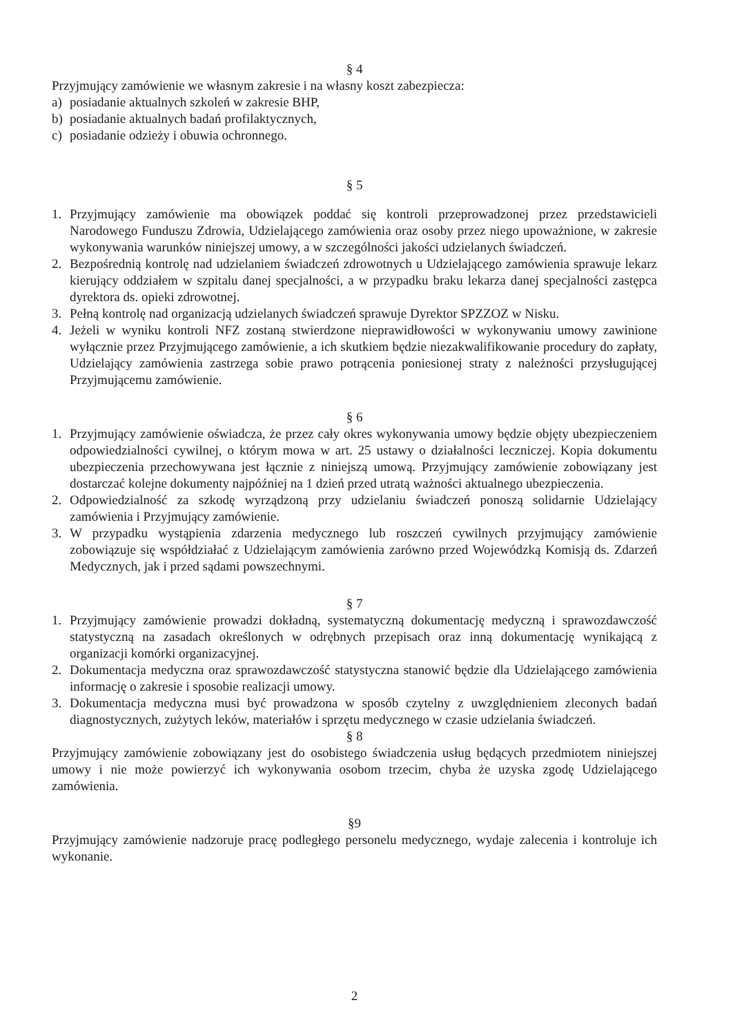§ 4
Przyjmujący zamówienie we własnym zakresie i na własny koszt zabezpiecza:
a) posiadanie aktualnych szkoleń w zakresie BHP,
b) posiadanie aktualnych badań profilaktycznych,
c) posiadanie odzieży i obuwia ochronnego.
§ 5
1. Przyjmujący zamówienie ma obowiązek poddać się kontroli przeprowadzonej przez przedstawicieli Narodowego Funduszu Zdrowia, Udzielającego zamówienia oraz osoby przez niego upoważnione, w zakresie wykonywania warunków niniejszej umowy, a w szczególności jakości udzielanych świadczeń.
2. Bezpośrednią kontrolę nad udzielaniem świadczeń zdrowotnych u Udzielającego zamówienia sprawuje lekarz kierujący oddziałem w szpitalu danej specjalności, a w przypadku braku lekarza danej specjalności zastępca dyrektora ds. opieki zdrowotnej.
3. Pełną kontrolę nad organizacją udzielanych świadczeń sprawuje Dyrektor SPZZOZ w Nisku.
4. Jeżeli w wyniku kontroli NFZ zostaną stwierdzone nieprawidłowości w wykonywaniu umowy zawinione wyłącznie przez Przyjmującego zamówienie, a ich skutkiem będzie niezakwalifikowanie procedury do zapłaty, Udzielający zamówienia zastrzega sobie prawo potrącenia poniesionej straty z należności przysługującej Przyjmującemu zamówienie.
§ 6
1. Przyjmujący zamówienie oświadcza, że przez cały okres wykonywania umowy będzie objęty ubezpieczeniem odpowiedzialności cywilnej, o którym mowa w art. 25 ustawy o działalności leczniczej. Kopia dokumentu ubezpieczenia przechowywana jest łącznie z niniejszą umową. Przyjmujący zamówienie zobowiązany jest dostarczać kolejne dokumenty najpóźniej na 1 dzień przed utratą ważności aktualnego ubezpieczenia.
2. Odpowiedzialność za szkodę wyrządzoną przy udzielaniu świadczeń ponoszą solidarnie Udzielający zamówienia i Przyjmujący zamówienie.
3. W przypadku wystąpienia zdarzenia medycznego lub roszczeń cywilnych przyjmujący zamówienie zobowiązuje się współdziałać z Udzielającym zamówienia zarówno przed Wojewódzką Komisją ds. Zdarzeń Medycznych, jak i przed sądami powszechnymi.
§ 7
1. Przyjmujący zamówienie prowadzi dokładną, systematyczną dokumentację medyczną i sprawozdawczość statystyczną na zasadach określonych w odrębnych przepisach oraz inną dokumentację wynikającą z organizacji komórki organizacyjnej.
2. Dokumentacja medyczna oraz sprawozdawczość statystyczna stanowić będzie dla Udzielającego zamówienia informację o zakresie i sposobie realizacji umowy.
3. Dokumentacja medyczna musi być prowadzona w sposób czytelny z uwzględnieniem zleconych badań diagnostycznych, zużytych leków, materiałów i sprzętu medycznego w czasie udzielania świadczeń.
§ 8
Przyjmujący zamówienie zobowiązany jest do osobistego świadczenia usług będących przedmiotem niniejszej umowy i nie może powierzyć ich wykonywania osobom trzecim, chyba że uzyska zgodę Udzielającego zamówienia.
§9
Przyjmujący zamówienie nadzoruje pracę podległego personelu medycznego, wydaje zalecenia i kontroluje ich wykonanie.
2